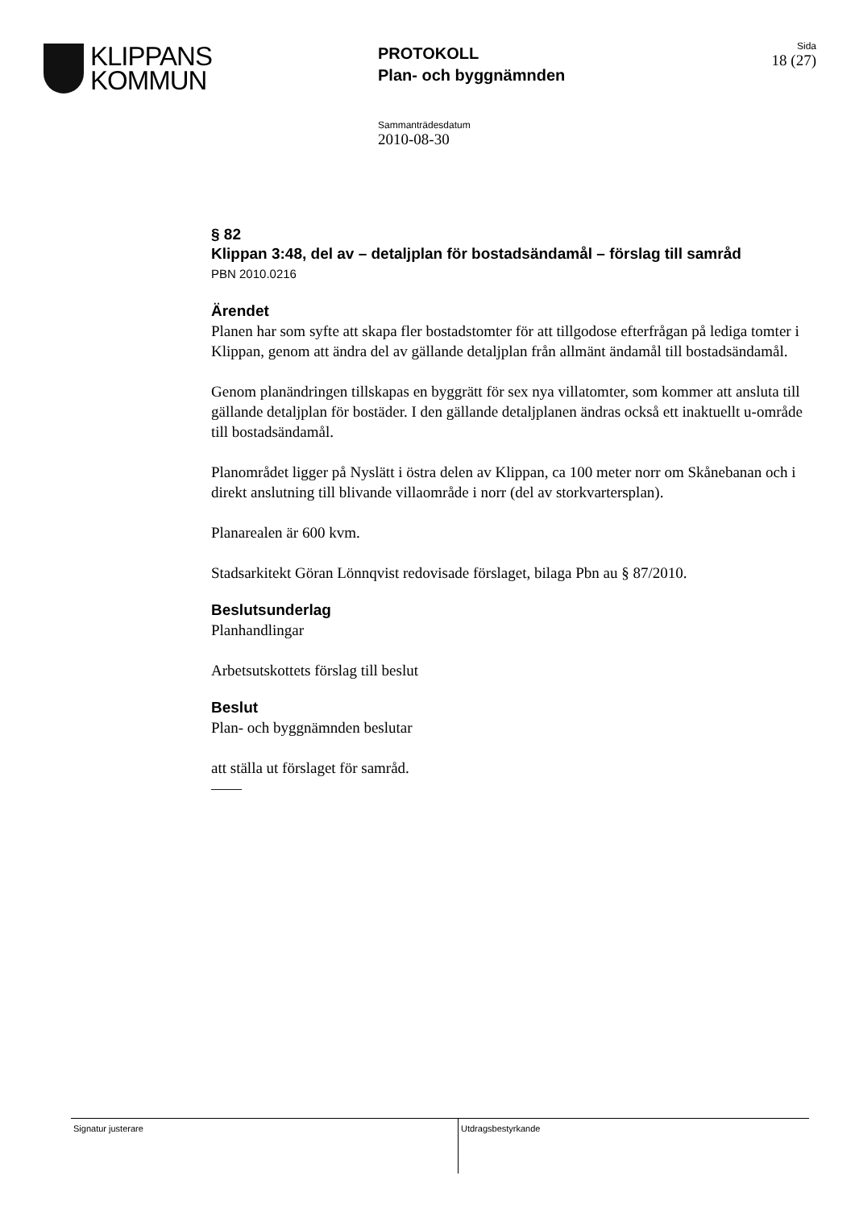KLIPPANS
KOMMUN
PROTOKOLL
Plan- och byggnämnden
Sida
18 (27)
Sammanträdesdatum
2010-08-30
§ 82
Klippan 3:48, del av – detaljplan för bostadsändamål – förslag till samråd
PBN 2010.0216
Ärendet
Planen har som syfte att skapa fler bostadstomter för att tillgodose efterfrågan på lediga tomter i Klippan, genom att ändra del av gällande detaljplan från allmänt ändamål till bostadsändamål.
Genom planändringen tillskapas en byggrätt för sex nya villatomter, som kommer att ansluta till gällande detaljplan för bostäder. I den gällande detaljplanen ändras också ett inaktuellt u-område till bostadsändamål.
Planområdet ligger på Nyslätt i östra delen av Klippan, ca 100 meter norr om Skånebanan och i direkt anslutning till blivande villaområde i norr (del av storkvartersplan).
Planarealen är 600 kvm.
Stadsarkitekt Göran Lönnqvist redovisade förslaget, bilaga Pbn au § 87/2010.
Beslutsunderlag
Planhandlingar
Arbetsutskottets förslag till beslut
Beslut
Plan- och byggnämnden beslutar
att ställa ut förslaget för samråd.
——
Signatur justerare Utdragsbestyrkande